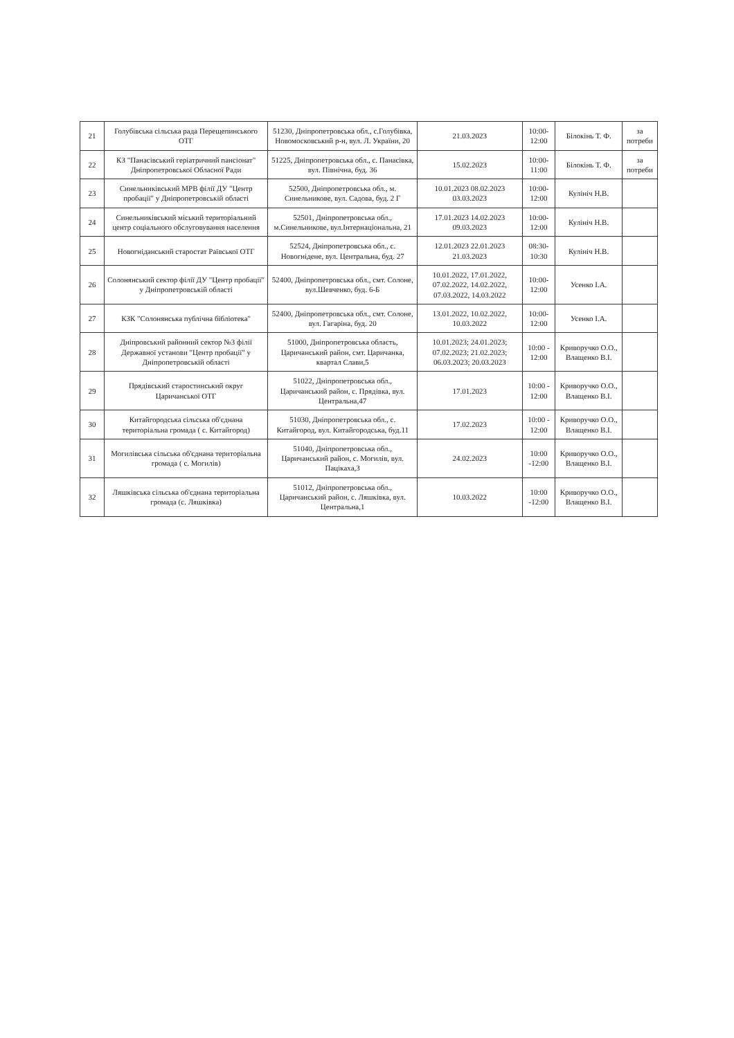| 21 | Голубівська сільська рада Перещепинського ОТГ | 51230, Дніпропетровська обл., с.Голубівка, Новомосковський р-н, вул. Л. України, 20 | 21.03.2023 | 10:00-12:00 | Білокінь Т. Ф. | за потреби |
| 22 | КЗ "Панасівський геріатричний пансіонат" Дніпропетровської Обласної Ради | 51225, Дніпропетровська обл., с. Панасівка, вул. Північна, буд. 36 | 15.02.2023 | 10:00-11:00 | Білокінь Т. Ф. | за потреби |
| 23 | Синельниківський МРВ філії ДУ "Центр пробації" у Дніпропетровській області | 52500, Дніпропетровська обл., м. Синельникове, вул. Садова, буд. 2 Г | 10.01.2023 08.02.2023 03.03.2023 | 10:00-12:00 | Кулініч Н.В. | |
| 24 | Синельниківський міський територіальний центр соціального обслуговування населення | 52501, Дніпропетровська обл., м.Синельникове, вул.Інтернаціональна, 21 | 17.01.2023 14.02.2023 09.03.2023 | 10:00-12:00 | Кулініч Н.В. | |
| 25 | Новогніданський старостат Раївської ОТГ | 52524, Дніпропетровська обл., с. Новогнідене, вул. Центральна, буд. 27 | 12.01.2023 22.01.2023 21.03.2023 | 08:30-10:30 | Кулініч Н.В. | |
| 26 | Солонянський сектор філії ДУ "Центр пробації" у Дніпропетровській області | 52400, Дніпропетровська обл., смт. Солоне, вул.Шевченко, буд. 6-Б | 10.01.2022, 17.01.2022, 07.02.2022, 14.02.2022, 07.03.2022, 14.03.2022 | 10:00-12:00 | Усенко І.А. | |
| 27 | КЗК "Солонянська публічна бібліотека" | 52400, Дніпропетровська обл., смт. Солоне, вул. Гагаріна, буд. 20 | 13.01.2022, 10.02.2022, 10.03.2022 | 10:00-12:00 | Усенко І.А. | |
| 28 | Дніпровський районний сектор №3 філії Державної установи "Центр пробації" у Дніпропетровській області | 51000, Дніпропетровська область, Царичанський район, смт. Царичанка, квартал Слави,5 | 10.01.2023; 24.01.2023; 07.02.2023; 21.02.2023; 06.03.2023; 20.03.2023 | 10:00 - 12:00 | Криворучко О.О., Влащенко В.І. | |
| 29 | Прядівський старостинський округ Царичанської ОТГ | 51022, Дніпропетровська обл., Царичанський район, с. Прядівка, вул. Центральна,47 | 17.01.2023 | 10:00 - 12:00 | Криворучко О.О., Влащенко В.І. | |
| 30 | Китайгородська сільська об'єднана територіальна громада ( с. Китайгород) | 51030, Дніпропетровська обл., с. Китайгород, вул. Китайгородська, буд.11 | 17.02.2023 | 10:00 - 12:00 | Криворучко О.О., Влащенко В.І. | |
| 31 | Могилівська сільська об'єднана територіальна громада ( с. Могилів) | 51040, Дніпропетровська обл., Царичанський район, с. Могилів, вул. Пацікаха,3 | 24.02.2023 | 10:00 -12:00 | Криворучко О.О., Влащенко В.І. | |
| 32 | Ляшківська сільська об'єднана територіальна громада (с. Ляшківка) | 51012, Дніпропетровська обл., Царичанський район, с. Ляшківка, вул. Центральна,1 | 10.03.2022 | 10:00 -12:00 | Криворучко О.О., Влащенко В.І. | |